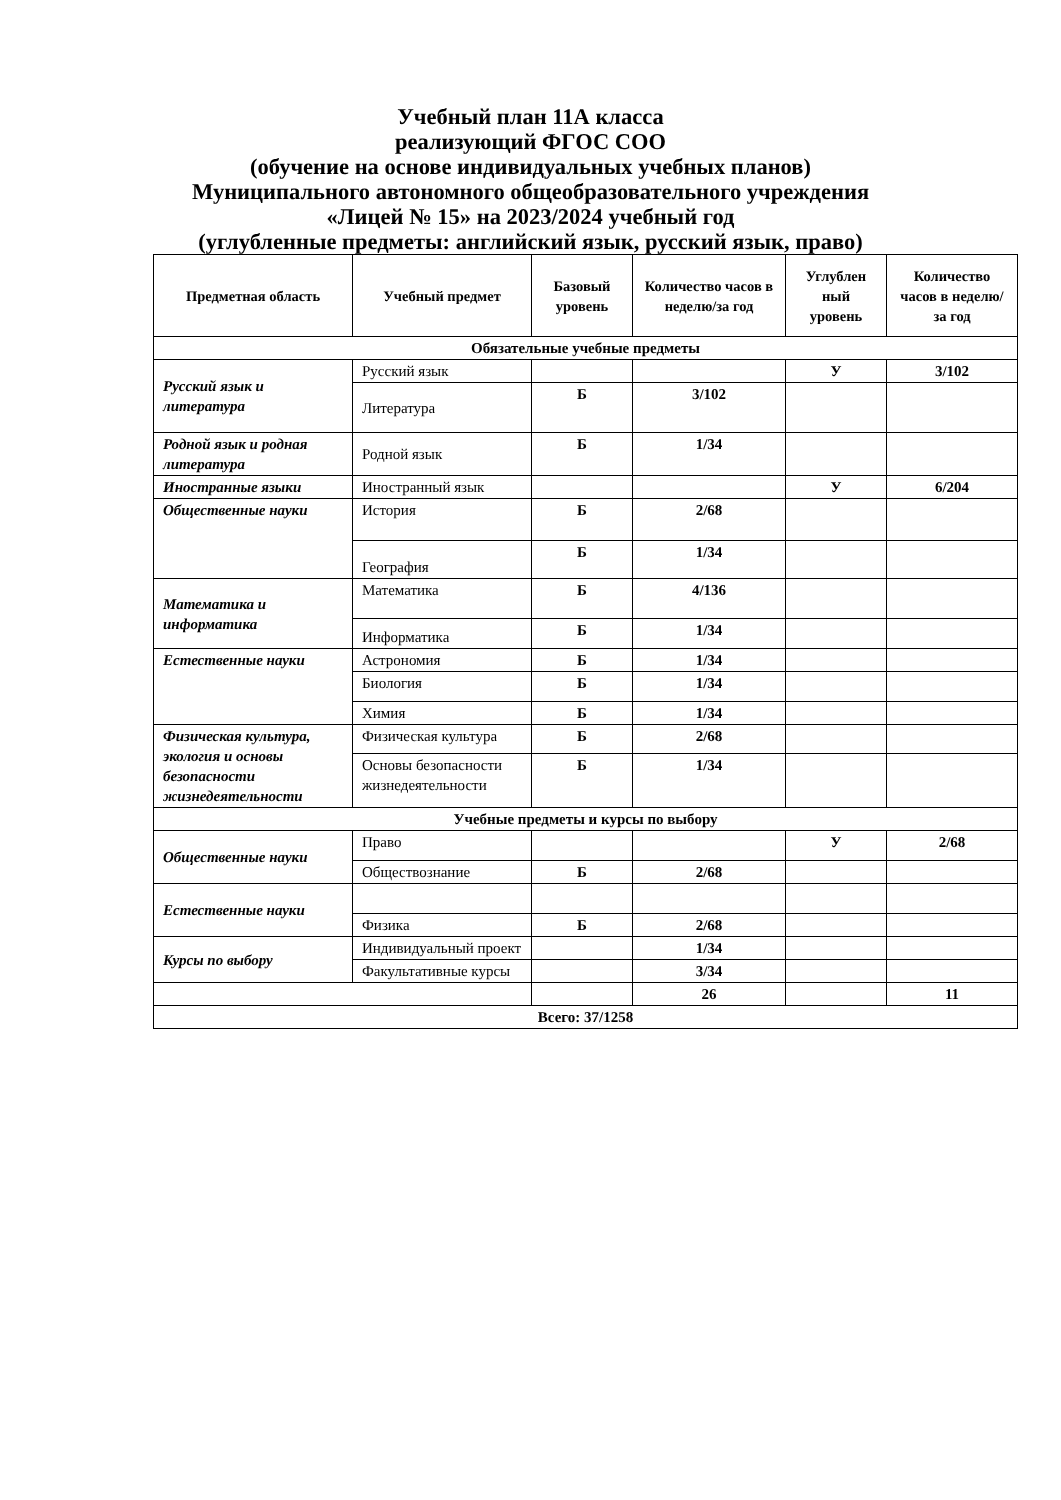Учебный план 11А класса
реализующий ФГОС СОО
(обучение на основе индивидуальных учебных планов)
Муниципального автономного общеобразовательного учреждения
«Лицей № 15» на 2023/2024 учебный год
(углубленные предметы: английский язык, русский язык, право)
| Предметная область | Учебный предмет | Базовый уровень | Количество часов в неделю/за год | Углублен ный уровень | Количество часов в неделю/за год |
| --- | --- | --- | --- | --- | --- |
| Обязательные учебные предметы | | | | | |
| Русский язык и литература | Русский язык | | | У | 3/102 |
| | Литература | Б | 3/102 | | |
| Родной язык и родная литература | Родной язык | Б | 1/34 | | |
| Иностранные языки | Иностранный язык | | | У | 6/204 |
| Общественные науки | История | Б | 2/68 | | |
| | География | Б | 1/34 | | |
| Математика и информатика | Математика | Б | 4/136 | | |
| | Информатика | Б | 1/34 | | |
| Естественные науки | Астрономия | Б | 1/34 | | |
| | Биология | Б | 1/34 | | |
| | Химия | Б | 1/34 | | |
| Физическая культура, экология и основы безопасности жизнедеятельности | Физическая культура | Б | 2/68 | | |
| | Основы безопасности жизнедеятельности | Б | 1/34 | | |
| Учебные предметы и курсы по выбору | | | | | |
| Общественные науки | Право | | | У | 2/68 |
| | Обществознание | Б | 2/68 | | |
| Естественные науки | | | | | |
| | Физика | Б | 2/68 | | |
| Курсы по выбору | Индивидуальный проект | | 1/34 | | |
| | Факультативные курсы | | 3/34 | | |
| | | | 26 | | 11 |
| Всего: 37/1258 | | | | | |